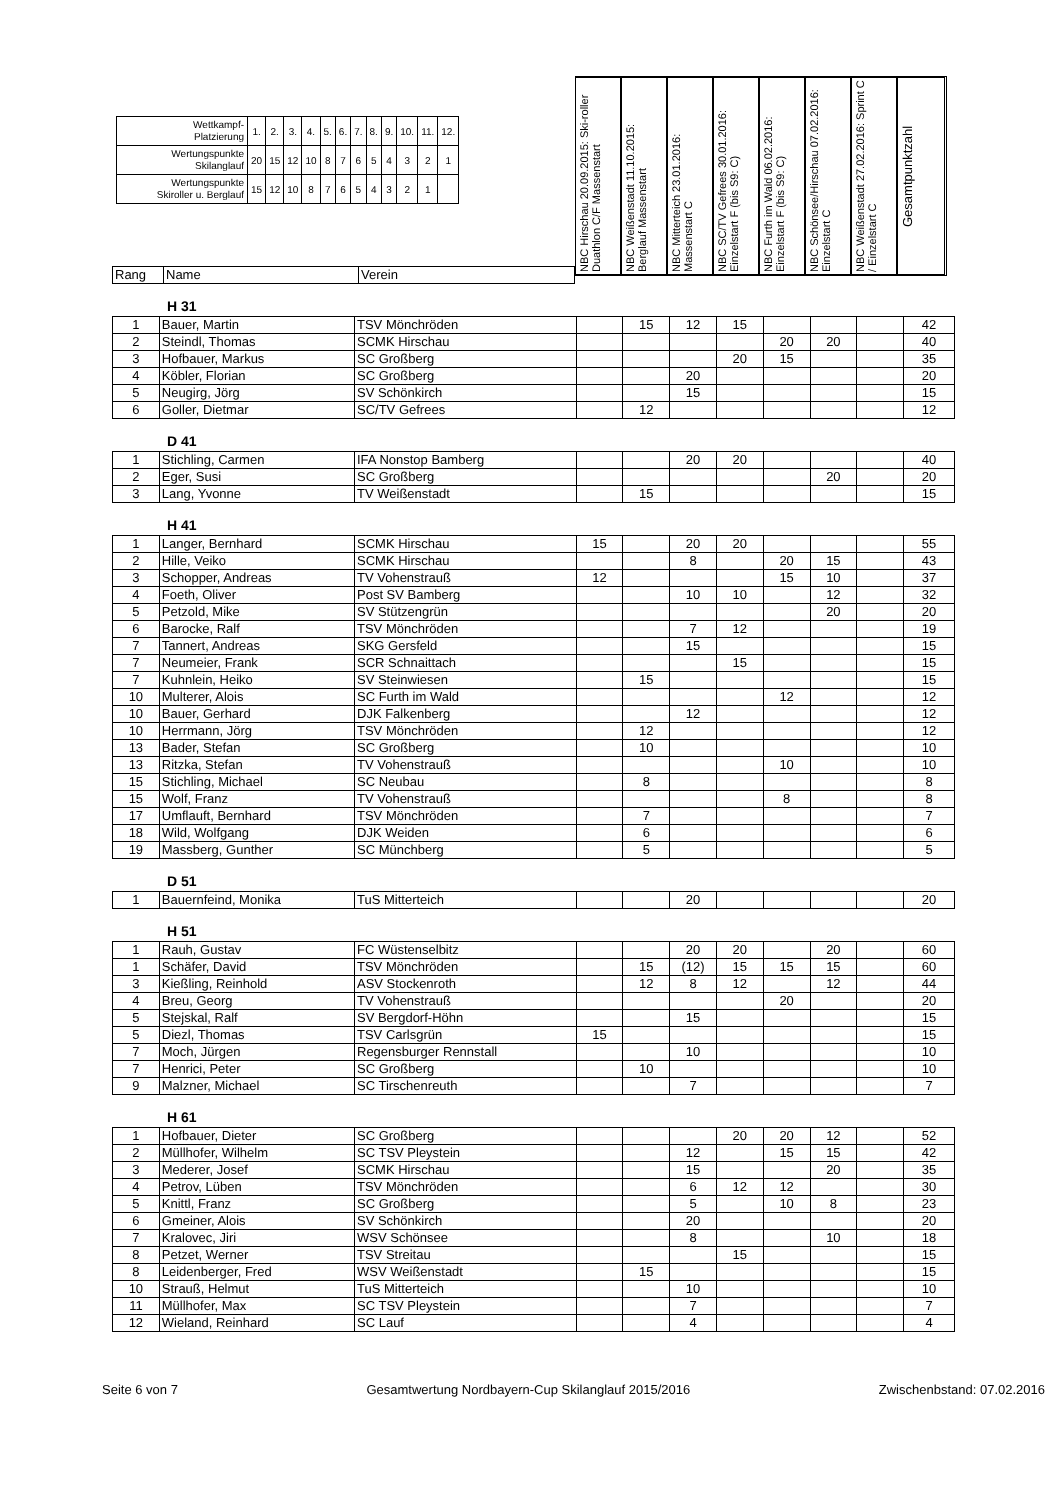| Wettkampf- Platzierung | 1. | 2. | 3. | 4. | 5. | 6. | 7. | 8. | 9. | 10. | 11. | 12. |
| Wertungspunkte Skilanglauf | 20 | 15 | 12 | 10 | 8 | 7 | 6 | 5 | 4 | 3 | 2 | 1 |
| Wertungspunkte Skiroller u. Berglauf | 15 | 12 | 10 | 8 | 7 | 6 | 5 | 4 | 3 | 2 | 1 | |
| Rang | Name | Verein |
NBC Hirschau 20.09.2015: Ski-roller Duathlon C/F Massenstart
NBC Weißenstadt 11.10.2015: Berglauf Massenstart
NBC Mitterteich 23.01.2016: Massenstart C
NBC SC/TV Gefrees 30.01.2016: Einzelstart F (bis S9: C)
NBC Furth im Wald 06.02.2016: Einzelstart F (bis S9: C)
NBC Schönsee/Hirschau 07.02.2016: Einzelstart C
NBC Weißenstadt 27.02.2016: Sprint C / Einzelstart C
Gesamtpunktzahl
H 31
| 1 | Bauer, Martin | TSV Mönchröden | | 15 | 12 | 15 | | | | 42 |
| 2 | Steindl, Thomas | SCMK Hirschau | | | | | 20 | 20 | | 40 |
| 3 | Hofbauer, Markus | SC Großberg | | | | 20 | 15 | | | 35 |
| 4 | Köbler, Florian | SC Großberg | | | 20 | | | | | 20 |
| 5 | Neugirg, Jörg | SV Schönkirch | | | 15 | | | | | 15 |
| 6 | Goller, Dietmar | SC/TV Gefrees | | 12 | | | | | | 12 |
D 41
| 1 | Stichling, Carmen | IFA Nonstop Bamberg | | | 20 | 20 | | | | 40 |
| 2 | Eger, Susi | SC Großberg | | | | | | 20 | | 20 |
| 3 | Lang, Yvonne | TV Weißenstadt | | 15 | | | | | | 15 |
H 41
| 1 | Langer, Bernhard | SCMK Hirschau | 15 | | 20 | 20 | | | | 55 |
| 2 | Hille, Veiko | SCMK Hirschau | | | 8 | | 20 | 15 | | 43 |
| 3 | Schopper, Andreas | TV Vohenstrauß | 12 | | | | 15 | 10 | | 37 |
| 4 | Foeth, Oliver | Post SV Bamberg | | | 10 | 10 | | 12 | | 32 |
| 5 | Petzold, Mike | SV Stützengrün | | | | | | 20 | | 20 |
| 6 | Barocke, Ralf | TSV Mönchröden | | | 7 | 12 | | | | 19 |
| 7 | Tannert, Andreas | SKG Gersfeld | | | 15 | | | | | 15 |
| 7 | Neumeier, Frank | SCR Schnaittach | | | | 15 | | | | 15 |
| 7 | Kuhnlein, Heiko | SV Steinwiesen | | 15 | | | | | | 15 |
| 10 | Multerer, Alois | SC Furth im Wald | | | | | 12 | | | 12 |
| 10 | Bauer, Gerhard | DJK Falkenberg | | | 12 | | | | | 12 |
| 10 | Herrmann, Jörg | TSV Mönchröden | | 12 | | | | | | 12 |
| 13 | Bader, Stefan | SC Großberg | | 10 | | | | | | 10 |
| 13 | Ritzka, Stefan | TV Vohenstrauß | | | | | 10 | | | 10 |
| 15 | Stichling, Michael | SC Neubau | | 8 | | | | | | 8 |
| 15 | Wolf, Franz | TV Vohenstrauß | | | | | 8 | | | 8 |
| 17 | Umflauft, Bernhard | TSV Mönchröden | | 7 | | | | | | 7 |
| 18 | Wild, Wolfgang | DJK Weiden | | 6 | | | | | | 6 |
| 19 | Massberg, Gunther | SC Münchberg | | 5 | | | | | | 5 |
D 51
| 1 | Bauernfeind, Monika | TuS Mitterteich | | | 20 | | | | | 20 |
H 51
| 1 | Rauh, Gustav | FC Wüstenselbitz | | | 20 | 20 | | 20 | | 60 |
| 1 | Schäfer, David | TSV Mönchröden | | 15 | (12) | 15 | 15 | 15 | | 60 |
| 3 | Kießling, Reinhold | ASV Stockenroth | | 12 | 8 | 12 | | 12 | | 44 |
| 4 | Breu, Georg | TV Vohenstrauß | | | | | 20 | | | 20 |
| 5 | Stejskal, Ralf | SV Bergdorf-Höhn | | | 15 | | | | | 15 |
| 5 | Diezl, Thomas | TSV Carlsgrün | 15 | | | | | | | 15 |
| 7 | Moch, Jürgen | Regensburger Rennstall | | | 10 | | | | | 10 |
| 7 | Henrici, Peter | SC Großberg | | 10 | | | | | | 10 |
| 9 | Malzner, Michael | SC Tirschenreuth | | | 7 | | | | | 7 |
H 61
| 1 | Hofbauer, Dieter | SC Großberg | | | | 20 | 20 | 12 | | 52 |
| 2 | Müllhofer, Wilhelm | SC TSV Pleystein | | | 12 | | 15 | 15 | | 42 |
| 3 | Mederer, Josef | SCMK Hirschau | | | 15 | | | 20 | | 35 |
| 4 | Petrov, Lüben | TSV Mönchröden | | | 6 | 12 | 12 | | | 30 |
| 5 | Knittl, Franz | SC Großberg | | | 5 | | 10 | 8 | | 23 |
| 6 | Gmeiner, Alois | SV Schönkirch | | | 20 | | | | | 20 |
| 7 | Kralovec, Jiri | WSV Schönsee | | | 8 | | | 10 | | 18 |
| 8 | Petzet, Werner | TSV Streitau | | | | 15 | | | | 15 |
| 8 | Leidenberger, Fred | WSV Weißenstadt | | 15 | | | | | | 15 |
| 10 | Strauß, Helmut | TuS Mitterteich | | | 10 | | | | | 10 |
| 11 | Müllhofer, Max | SC TSV Pleystein | | | 7 | | | | | 7 |
| 12 | Wieland, Reinhard | SC Lauf | | | 4 | | | | | 4 |
Seite 6 von 7 Gesamtwertung Nordbayern-Cup Skilanglauf 2015/2016 Zwischenbstand: 07.02.2016